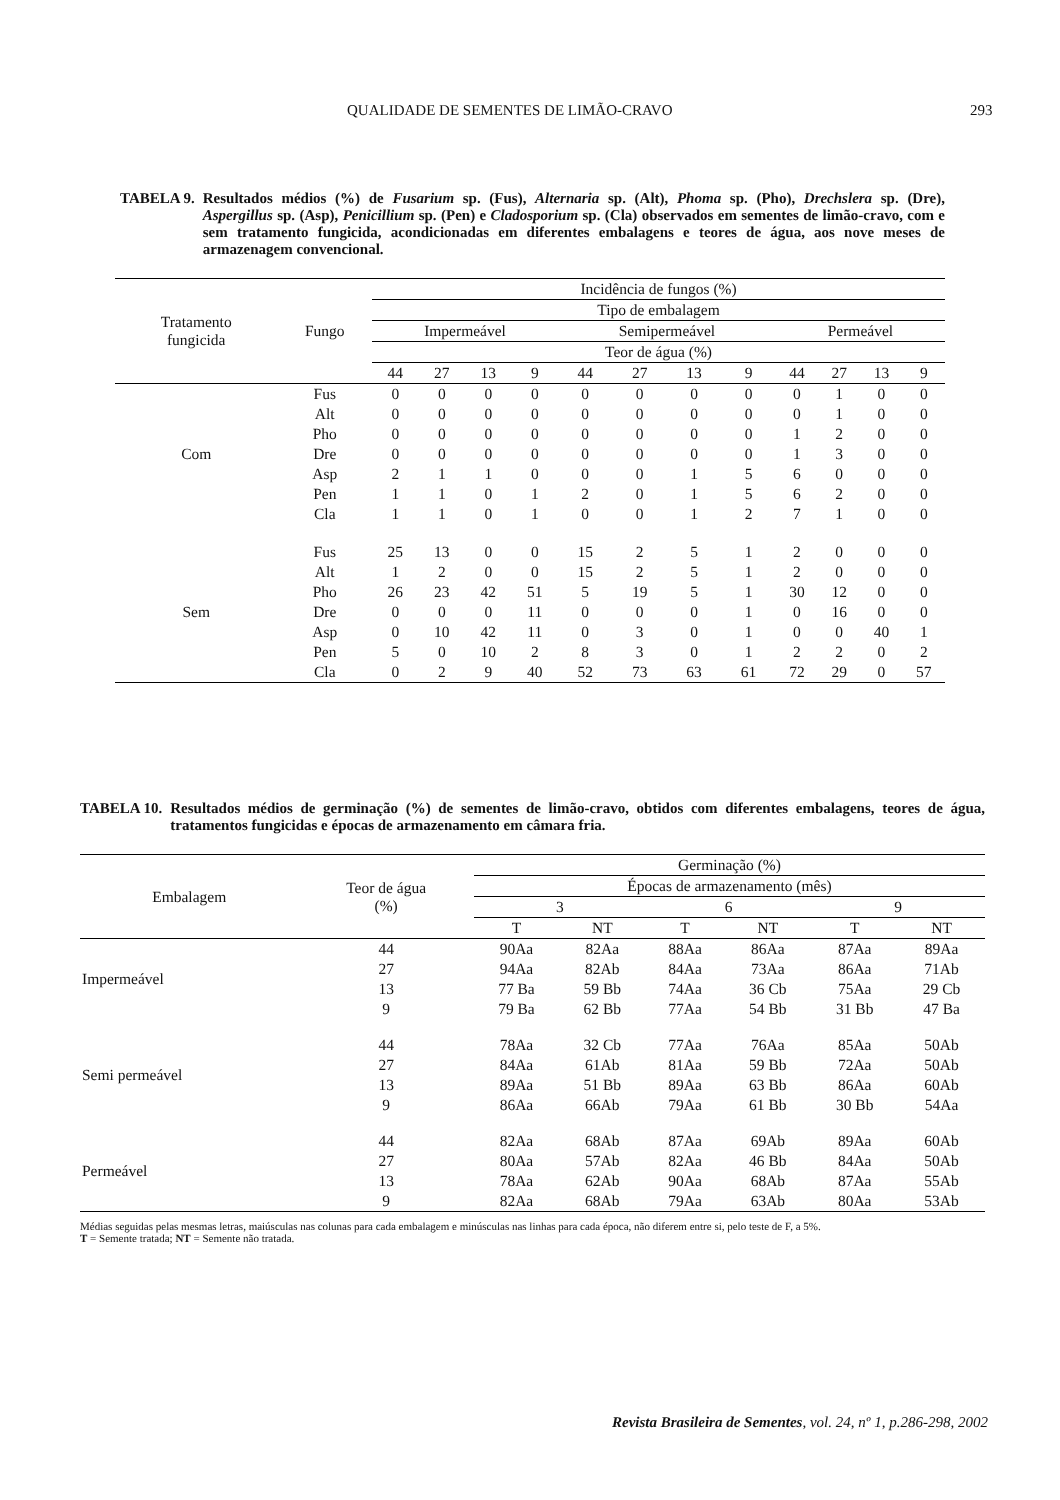QUALIDADE DE SEMENTES DE LIMÃO-CRAVO 293
TABELA 9. Resultados médios (%) de Fusarium sp. (Fus), Alternaria sp. (Alt), Phoma sp. (Pho), Drechslera sp. (Dre), Aspergillus sp. (Asp), Penicillium sp. (Pen) e Cladosporium sp. (Cla) observados em sementes de limão-cravo, com e sem tratamento fungicida, acondicionadas em diferentes embalagens e teores de água, aos nove meses de armazenagem convencional.
| Tratamento fungicida | Fungo | Incidência de fungos (%) | | | | | | | | | | | |
| --- | --- | --- | --- | --- | --- | --- | --- | --- | --- | --- | --- | --- | --- |
| | | Tipo de embalagem | | | | | | | | | | | |
| | | Impermeável | | | | Semipermeável | | | | Permeável | | | |
| | | Teor de água (%) | | | | | | | | | | | |
| | | 44 | 27 | 13 | 9 | 44 | 27 | 13 | 9 | 44 | 27 | 13 | 9 |
| Com | Fus | 0 | 0 | 0 | 0 | 0 | 0 | 0 | 0 | 0 | 1 | 0 | 0 |
| | Alt | 0 | 0 | 0 | 0 | 0 | 0 | 0 | 0 | 0 | 1 | 0 | 0 |
| | Pho | 0 | 0 | 0 | 0 | 0 | 0 | 0 | 0 | 1 | 2 | 0 | 0 |
| | Dre | 0 | 0 | 0 | 0 | 0 | 0 | 0 | 0 | 1 | 3 | 0 | 0 |
| | Asp | 2 | 1 | 1 | 0 | 0 | 0 | 1 | 5 | 6 | 0 | 0 | 0 |
| | Pen | 1 | 1 | 0 | 1 | 2 | 0 | 1 | 5 | 6 | 2 | 0 | 0 |
| | Cla | 1 | 1 | 0 | 1 | 0 | 0 | 1 | 2 | 7 | 1 | 0 | 0 |
| Sem | Fus | 25 | 13 | 0 | 0 | 15 | 2 | 5 | 1 | 2 | 0 | 0 | 0 |
| | Alt | 1 | 2 | 0 | 0 | 15 | 2 | 5 | 1 | 2 | 0 | 0 | 0 |
| | Pho | 26 | 23 | 42 | 51 | 5 | 19 | 5 | 1 | 30 | 12 | 0 | 0 |
| | Dre | 0 | 0 | 0 | 11 | 0 | 0 | 0 | 1 | 0 | 16 | 0 | 0 |
| | Asp | 0 | 10 | 42 | 11 | 0 | 3 | 0 | 1 | 0 | 0 | 40 | 1 |
| | Pen | 5 | 0 | 10 | 2 | 8 | 3 | 0 | 1 | 2 | 2 | 0 | 2 |
| | Cla | 0 | 2 | 9 | 40 | 52 | 73 | 63 | 61 | 72 | 29 | 0 | 57 |
TABELA 10. Resultados médios de germinação (%) de sementes de limão-cravo, obtidos com diferentes embalagens, teores de água, tratamentos fungicidas e épocas de armazenamento em câmara fria.
| Embalagem | Teor de água (%) | Germinação (%) | | | | | |
| --- | --- | --- | --- | --- | --- | --- | --- |
| | | Épocas de armazenamento (mês) | | | | | |
| | | 3 | | 6 | | 9 | |
| | | T | NT | T | NT | T | NT |
| Impermeável | 44 | 90Aa | 82Aa | 88Aa | 86Aa | 87Aa | 89Aa |
| | 27 | 94Aa | 82Ab | 84Aa | 73Aa | 86Aa | 71Ab |
| | 13 | 77 Ba | 59 Bb | 74Aa | 36 Cb | 75Aa | 29 Cb |
| | 9 | 79 Ba | 62 Bb | 77Aa | 54 Bb | 31 Bb | 47 Ba |
| Semi permeável | 44 | 78Aa | 32 Cb | 77Aa | 76Aa | 85Aa | 50Ab |
| | 27 | 84Aa | 61Ab | 81Aa | 59 Bb | 72Aa | 50Ab |
| | 13 | 89Aa | 51 Bb | 89Aa | 63 Bb | 86Aa | 60Ab |
| | 9 | 86Aa | 66Ab | 79Aa | 61 Bb | 30 Bb | 54Aa |
| Permeável | 44 | 82Aa | 68Ab | 87Aa | 69Ab | 89Aa | 60Ab |
| | 27 | 80Aa | 57Ab | 82Aa | 46 Bb | 84Aa | 50Ab |
| | 13 | 78Aa | 62Ab | 90Aa | 68Ab | 87Aa | 55Ab |
| | 9 | 82Aa | 68Ab | 79Aa | 63Ab | 80Aa | 53Ab |
Médias seguidas pelas mesmas letras, maiúsculas nas colunas para cada embalagem e minúsculas nas linhas para cada época, não diferem entre si, pelo teste de F, a 5%.
T = Semente tratada; NT = Semente não tratada.
Revista Brasileira de Sementes, vol. 24, nº 1, p.286-298, 2002